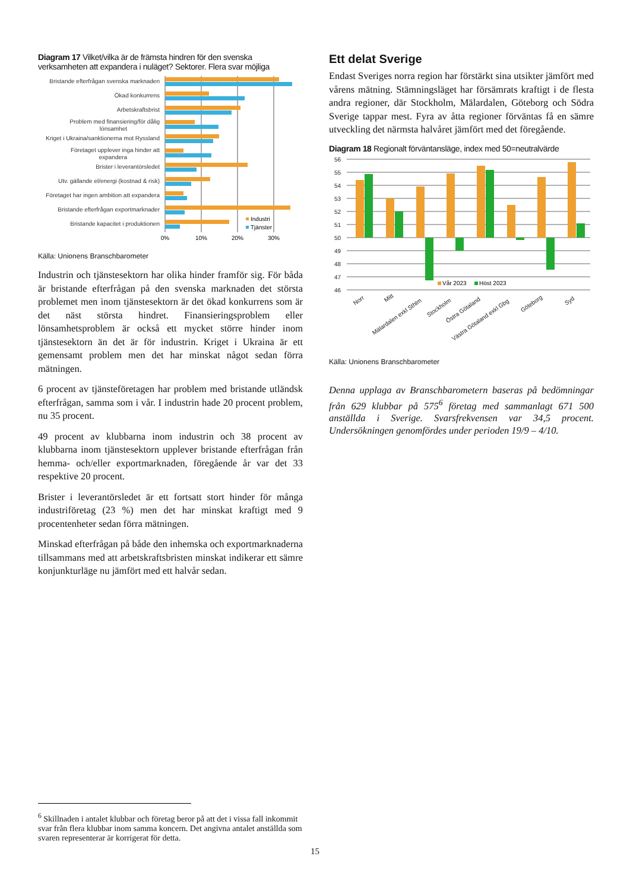Diagram 17 Vilket/vilka är de främsta hindren för den svenska verksamheten att expandera i nuläget? Sektorer. Flera svar möjliga
Bristande efterfrågan svenska marknaden
Ökad konkurrens
Arbetskraftsbrist
Problem med finansiering/för dålig
lönsamhet
Kriget i Ukraina/sanktionerna mot Ryssland
Företaget upplever inga hinder att
expandera
Brister i leverantörsledet
Utv. gällande el/energi (kostnad & risk)
Företaget har ingen ambition att expandera
Bristande efterfrågan exportmarknader
Bristande kapacitet i produktionen
Industri
Tjänster
0%
10%
20%
30%
Källa: Unionens Branschbarometer
Industrin och tjänstesektorn har olika hinder framför sig. För båda är bristande efterfrågan på den svenska marknaden det största problemet men inom tjänstesektorn är det ökad konkurrens som är det näst största hindret. Finansieringsproblem eller lönsamhetsproblem är också ett mycket större hinder inom tjänstesektorn än det är för industrin. Kriget i Ukraina är ett gemensamt problem men det har minskat något sedan förra mätningen.
6 procent av tjänsteföretagen har problem med bristande utländsk efterfrågan, samma som i vår. I industrin hade 20 procent problem, nu 35 procent.
49 procent av klubbarna inom industrin och 38 procent av klubbarna inom tjänstesektorn upplever bristande efterfrågan från hemma- och/eller exportmarknaden, föregående år var det 33 respektive 20 procent.
Brister i leverantörsledet är ett fortsatt stort hinder för många industriföretag (23 %) men det har minskat kraftigt med 9 procentenheter sedan förra mätningen.
Minskad efterfrågan på både den inhemska och exportmarknaderna tillsammans med att arbetskraftsbristen minskat indikerar ett sämre konjunkturläge nu jämfört med ett halvår sedan.
Ett delat Sverige
Endast Sveriges norra region har förstärkt sina utsikter jämfört med vårens mätning. Stämningsläget har försämrats kraftigt i de flesta andra regioner, där Stockholm, Mälardalen, Göteborg och Södra Sverige tappar mest. Fyra av åtta regioner förväntas få en sämre utveckling det närmsta halvåret jämfört med det föregående.
Diagram 18 Regionalt förväntansläge, index med 50=neutralvärde
56
55
54
53
52
51
50
49
48
47
46
Vår 2023
Höst 2023
Norr
Mitt
Mälardalen exkl Sthlm
Stockholm
Östra Götaland
Västra Götaland exkl Gbg
Göteborg
Syd
Källa: Unionens Branschbarometer
Denna upplaga av Branschbarometern baseras på bedömningar från 629 klubbar på 575<sup>6</sup> företag med sammanlagt 671 500 anställda i Sverige. Svarsfrekvensen var 34,5 procent. Undersökningen genomfördes under perioden 19/9 – 4/10.
<sup>6</sup> Skillnaden i antalet klubbar och företag beror på att det i vissa fall inkommit svar från flera klubbar inom samma koncern. Det angivna antalet anställda som svaren representerar är korrigerat för detta.
15